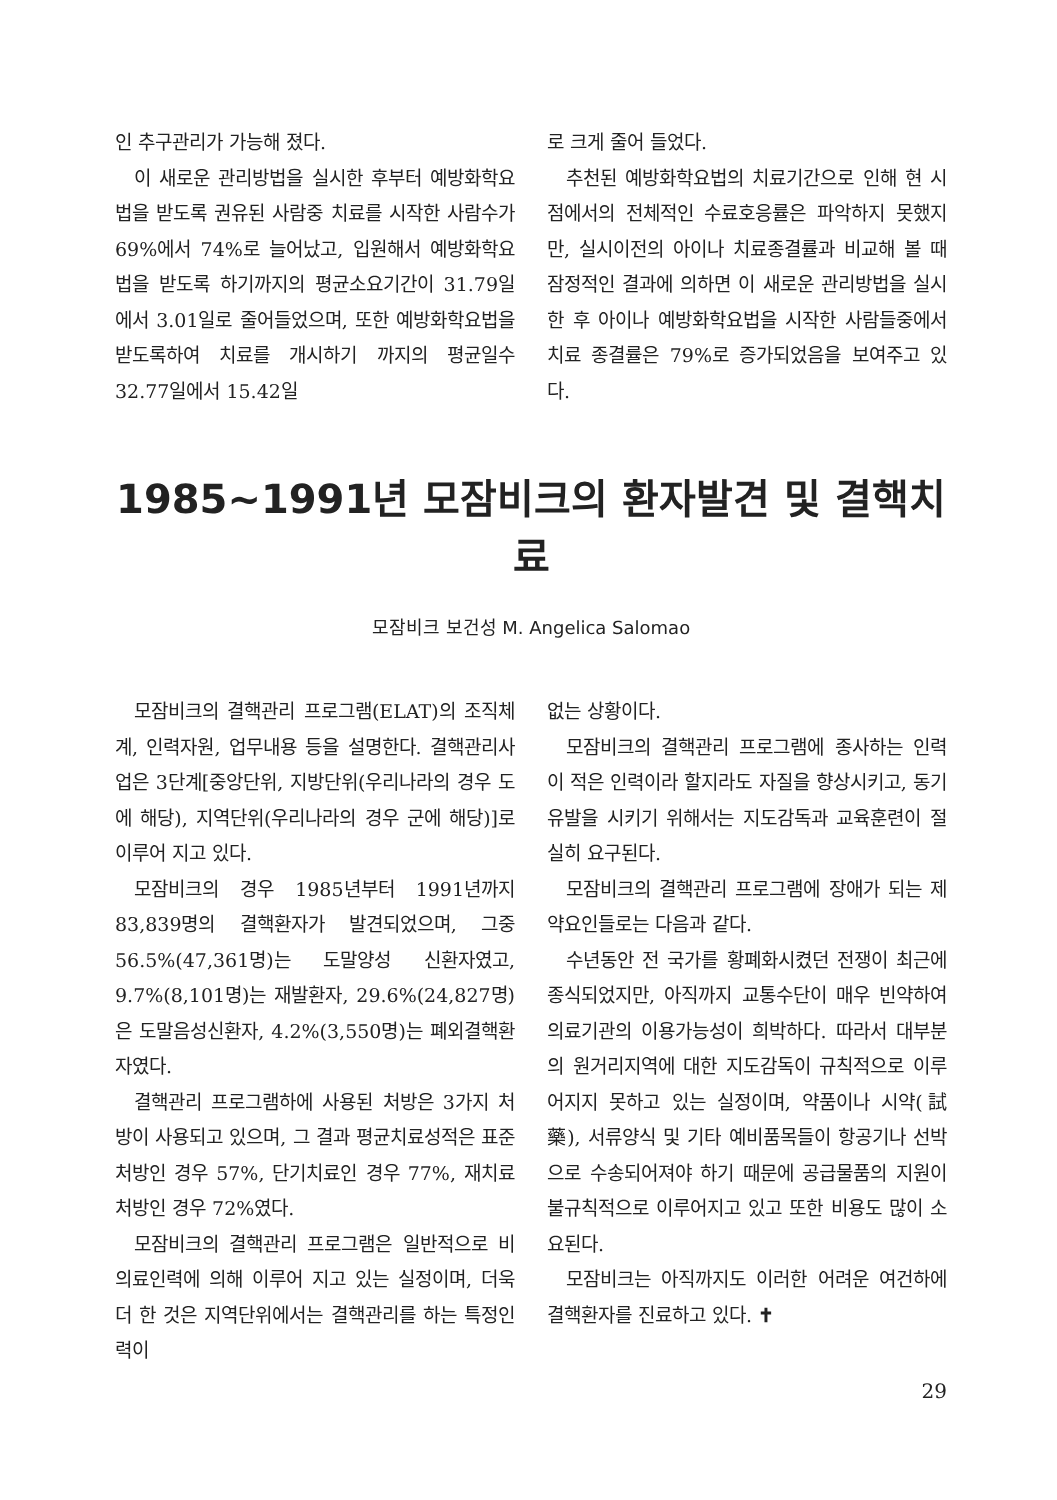인 추구관리가 가능해 졌다.
이 새로운 관리방법을 실시한 후부터 예방화학요법을 받도록 권유된 사람중 치료를 시작한 사람수가 69%에서 74%로 늘어났고, 입원해서 예방화학요법을 받도록 하기까지의 평균소요기간이 31.79일에서 3.01일로 줄어들었으며, 또한 예방화학요법을 받도록하여 치료를 개시하기 까지의 평균일수 32.77일에서 15.42일
로 크게 줄어 들었다.
추천된 예방화학요법의 치료기간으로 인해 현 시점에서의 전체적인 수료호응률은 파악하지 못했지만, 실시이전의 아이나 치료종결률과 비교해 볼 때 잠정적인 결과에 의하면 이 새로운 관리방법을 실시한 후 아이나 예방화학요법을 시작한 사람들중에서 치료 종결률은 79%로 증가되었음을 보여주고 있다.
1985~1991년 모잠비크의 환자발견 및 결핵치료
모잠비크 보건성 M. Angelica Salomao
모잠비크의 결핵관리 프로그램(ELAT)의 조직체계, 인력자원, 업무내용 등을 설명한다. 결핵관리사업은 3단계[중앙단위, 지방단위(우리나라의 경우 도에 해당), 지역단위(우리나라의 경우 군에 해당)]로 이루어 지고 있다.
모잠비크의 경우 1985년부터 1991년까지 83,839명의 결핵환자가 발견되었으며, 그중 56.5%(47,361명)는 도말양성 신환자였고, 9.7%(8,101명)는 재발환자, 29.6%(24,827명)은 도말음성신환자, 4.2%(3,550명)는 폐외결핵환자였다.
결핵관리 프로그램하에 사용된 처방은 3가지 처방이 사용되고 있으며, 그 결과 평균치료성적은 표준처방인 경우 57%, 단기치료인 경우 77%, 재치료처방인 경우 72%였다.
모잠비크의 결핵관리 프로그램은 일반적으로 비의료인력에 의해 이루어 지고 있는 실정이며, 더욱 더 한 것은 지역단위에서는 결핵관리를 하는 특정인력이
없는 상황이다.
모잠비크의 결핵관리 프로그램에 종사하는 인력이 적은 인력이라 할지라도 자질을 향상시키고, 동기유발을 시키기 위해서는 지도감독과 교육훈련이 절실히 요구된다.
모잠비크의 결핵관리 프로그램에 장애가 되는 제약요인들로는 다음과 같다.
수년동안 전 국가를 황폐화시켰던 전쟁이 최근에 종식되었지만, 아직까지 교통수단이 매우 빈약하여 의료기관의 이용가능성이 희박하다. 따라서 대부분의 원거리지역에 대한 지도감독이 규칙적으로 이루어지지 못하고 있는 실정이며, 약품이나 시약(試藥), 서류양식 및 기타 예비품목들이 항공기나 선박으로 수송되어져야 하기 때문에 공급물품의 지원이 불규칙적으로 이루어지고 있고 또한 비용도 많이 소요된다.
모잠비크는 아직까지도 이러한 어려운 여건하에 결핵환자를 진료하고 있다. ✝
29